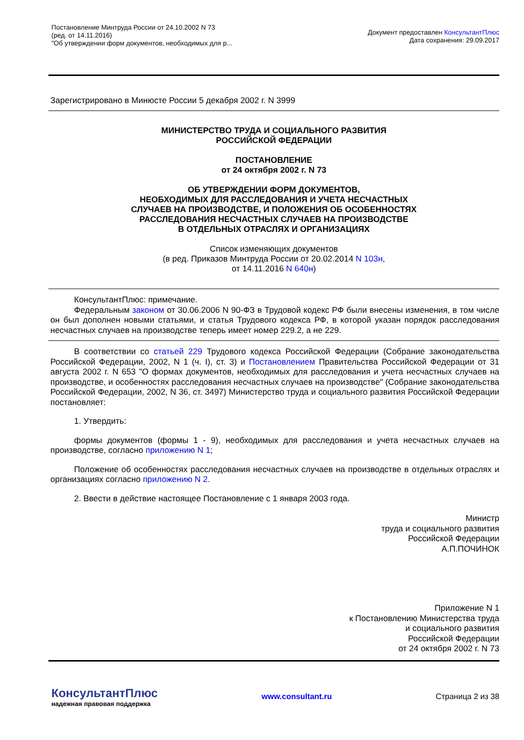Постановление Минтруда России от 24.10.2002 N 73
(ред. от 14.11.2016)
"Об утверждении форм документов, необходимых для р...
Документ предоставлен КонсультантПлюс
Дата сохранения: 29.09.2017
Зарегистрировано в Минюсте России 5 декабря 2002 г. N 3999
МИНИСТЕРСТВО ТРУДА И СОЦИАЛЬНОГО РАЗВИТИЯ
РОССИЙСКОЙ ФЕДЕРАЦИИ
ПОСТАНОВЛЕНИЕ
от 24 октября 2002 г. N 73
ОБ УТВЕРЖДЕНИИ ФОРМ ДОКУМЕНТОВ,
НЕОБХОДИМЫХ ДЛЯ РАССЛЕДОВАНИЯ И УЧЕТА НЕСЧАСТНЫХ
СЛУЧАЕВ НА ПРОИЗВОДСТВЕ, И ПОЛОЖЕНИЯ ОБ ОСОБЕННОСТЯХ
РАССЛЕДОВАНИЯ НЕСЧАСТНЫХ СЛУЧАЕВ НА ПРОИЗВОДСТВЕ
В ОТДЕЛЬНЫХ ОТРАСЛЯХ И ОРГАНИЗАЦИЯХ
Список изменяющих документов
(в ред. Приказов Минтруда России от 20.02.2014 N 103н,
от 14.11.2016 N 640н)
КонсультантПлюс: примечание.
Федеральным законом от 30.06.2006 N 90-ФЗ в Трудовой кодекс РФ были внесены изменения, в том числе он был дополнен новыми статьями, и статья Трудового кодекса РФ, в которой указан порядок расследования несчастных случаев на производстве теперь имеет номер 229.2, а не 229.
В соответствии со статьей 229 Трудового кодекса Российской Федерации (Собрание законодательства Российской Федерации, 2002, N 1 (ч. I), ст. 3) и Постановлением Правительства Российской Федерации от 31 августа 2002 г. N 653 "О формах документов, необходимых для расследования и учета несчастных случаев на производстве, и особенностях расследования несчастных случаев на производстве" (Собрание законодательства Российской Федерации, 2002, N 36, ст. 3497) Министерство труда и социального развития Российской Федерации постановляет:
1. Утвердить:
формы документов (формы 1 - 9), необходимых для расследования и учета несчастных случаев на производстве, согласно приложению N 1;
Положение об особенностях расследования несчастных случаев на производстве в отдельных отраслях и организациях согласно приложению N 2.
2. Ввести в действие настоящее Постановление с 1 января 2003 года.
Министр
труда и социального развития
Российской Федерации
А.П.ПОЧИНОК
Приложение N 1
к Постановлению Министерства труда
и социального развития
Российской Федерации
от 24 октября 2002 г. N 73
КонсультантПлюс
надежная правовая поддержка
www.consultant.ru Страница 2 из 38